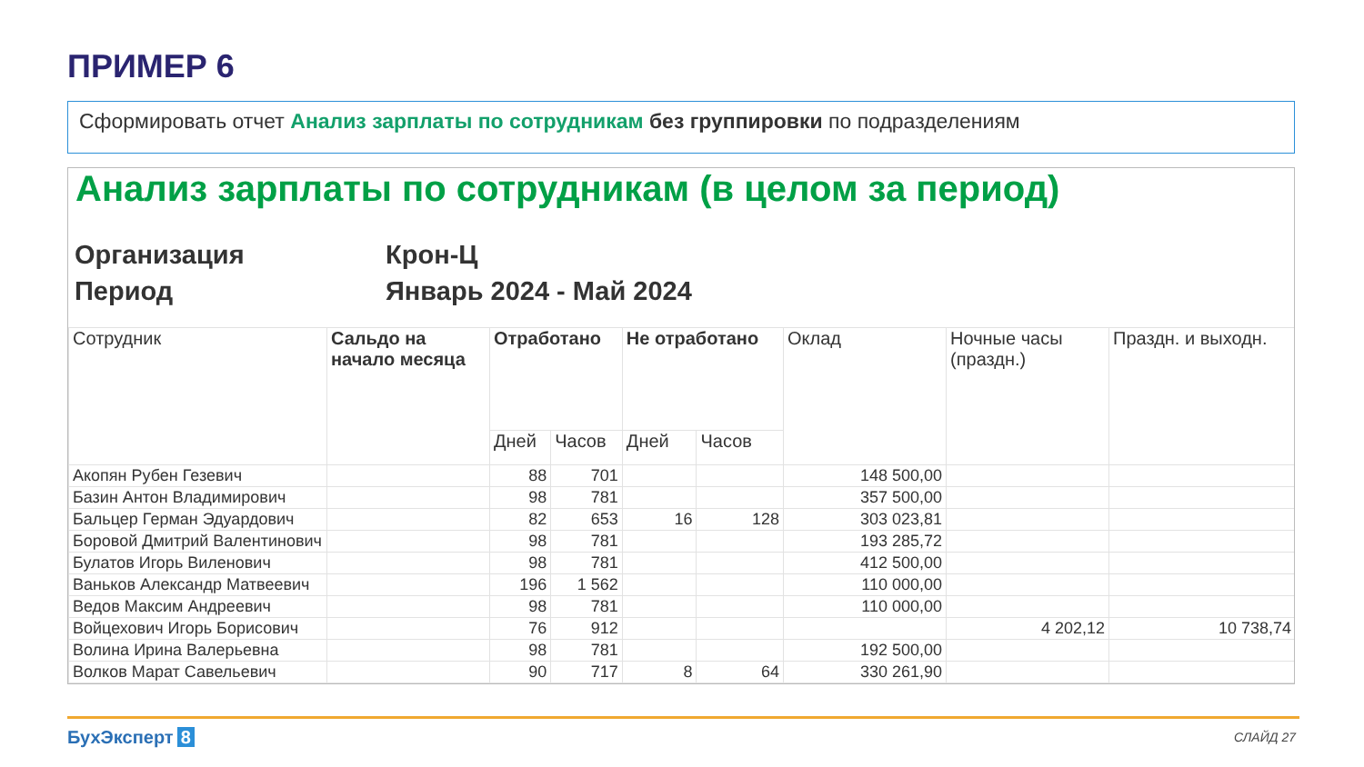ПРИМЕР 6
Сформировать отчет Анализ зарплаты по сотрудникам без группировки по подразделениям
Анализ зарплаты по сотрудникам (в целом за период)
Организация Крон-Ц
Период Январь 2024 - Май 2024
| Сотрудник | Сальдо на начало месяца | Отработано | | Не отработано | | Оклад | Ночные часы (праздн.) | Праздн. и выходн. |
| --- | --- | --- | --- | --- | --- | --- | --- | --- |
| | | Дней | Часов | Дней | Часов | | | |
| Акопян Рубен Гезевич | | 88 | 701 | | | 148 500,00 | | |
| Базин Антон Владимирович | | 98 | 781 | | | 357 500,00 | | |
| Бальцер Герман Эдуардович | | 82 | 653 | 16 | 128 | 303 023,81 | | |
| Боровой Дмитрий Валентинович | | 98 | 781 | | | 193 285,72 | | |
| Булатов Игорь Виленович | | 98 | 781 | | | 412 500,00 | | |
| Ваньков Александр Матвеевич | | 196 | 1 562 | | | 110 000,00 | | |
| Ведов Максим Андреевич | | 98 | 781 | | | 110 000,00 | | |
| Войцехович Игорь Борисович | | 76 | 912 | | | | 4 202,12 | 10 738,74 |
| Волина Ирина Валерьевна | | 98 | 781 | | | 192 500,00 | | |
| Волков Марат Савельевич | | 90 | 717 | 8 | 64 | 330 261,90 | | |
БухЭксперт 8 СЛАЙД 27